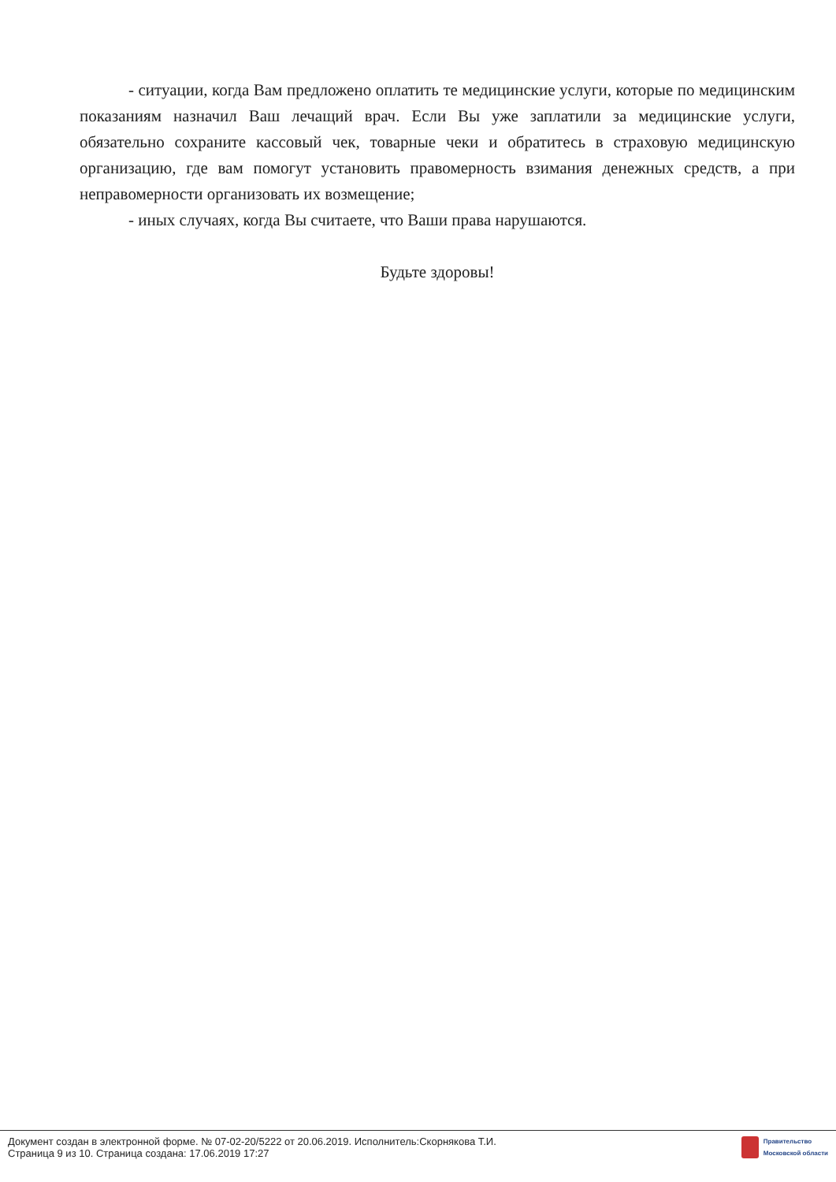- ситуации, когда Вам предложено оплатить те медицинские услуги, которые по медицинским показаниям назначил Ваш лечащий врач. Если Вы уже заплатили за медицинские услуги, обязательно сохраните кассовый чек, товарные чеки и обратитесь в страховую медицинскую организацию, где вам помогут установить правомерность взимания денежных средств, а при неправомерности организовать их возмещение;
- иных случаях, когда Вы считаете, что Ваши права нарушаются.
Будьте здоровы!
Документ создан в электронной форме. № 07-02-20/5222 от 20.06.2019. Исполнитель:Скорнякова Т.И.
Страница 9 из 10. Страница создана: 17.06.2019 17:27
Правительство
Московской области